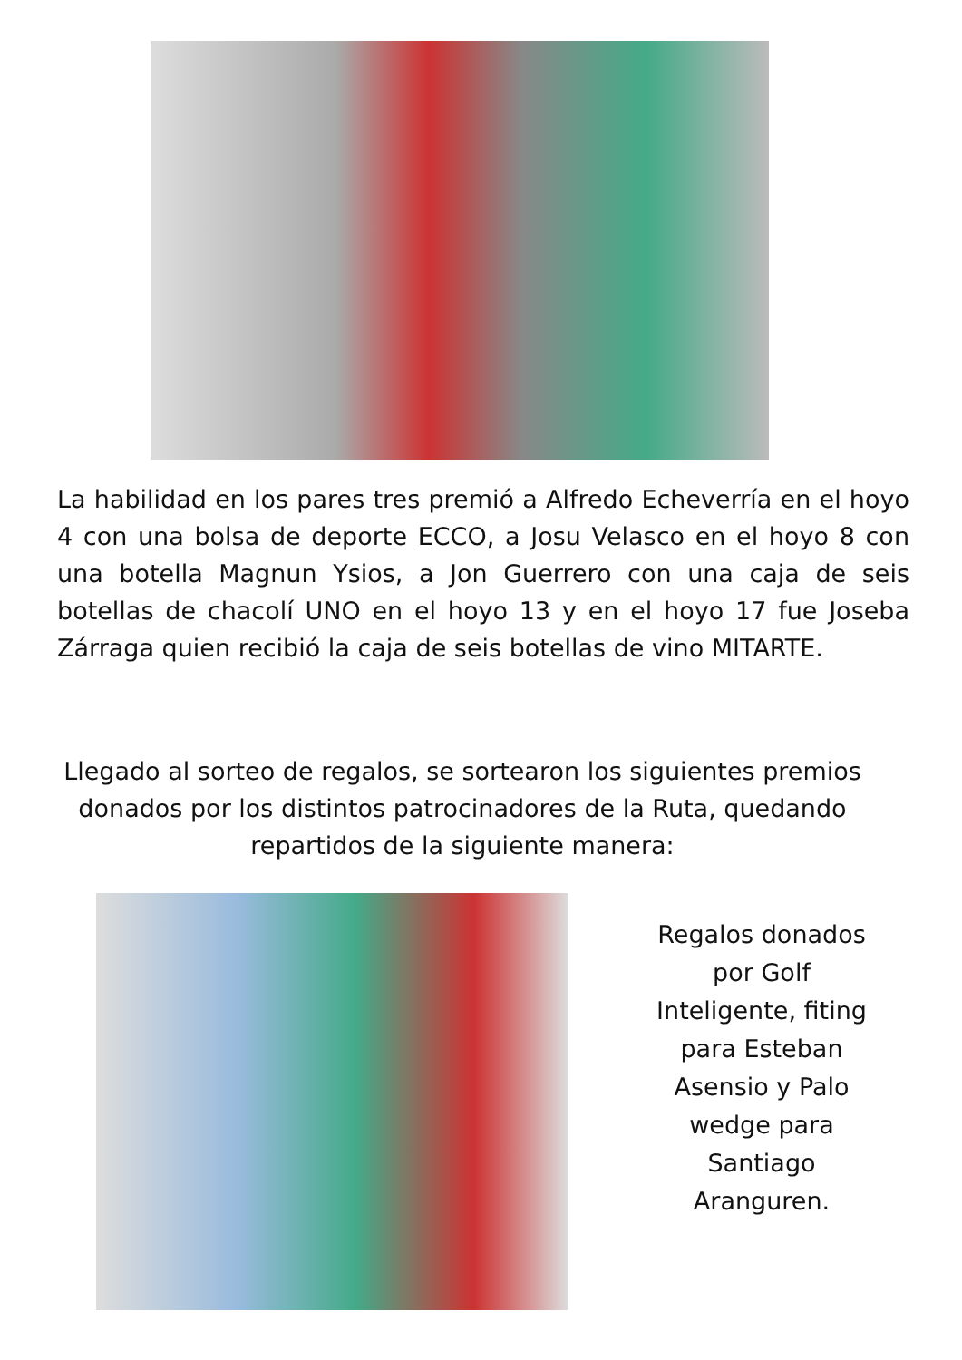La habilidad en los pares tres premió a Alfredo Echeverría en el hoyo 4 con una bolsa de deporte ECCO, a Josu Velasco en el hoyo 8 con una botella Magnun Ysios, a Jon Guerrero con una caja de seis botellas de chacolí UNO en el hoyo 13 y en el hoyo 17 fue Joseba Zárraga quien recibió la caja de seis botellas de vino MITARTE.
Llegado al sorteo de regalos, se sortearon los siguientes premios donados por los distintos patrocinadores de la Ruta, quedando repartidos de la siguiente manera:
Regalos donados por Golf Inteligente, fiting para Esteban Asensio y Palo wedge para Santiago Aranguren.